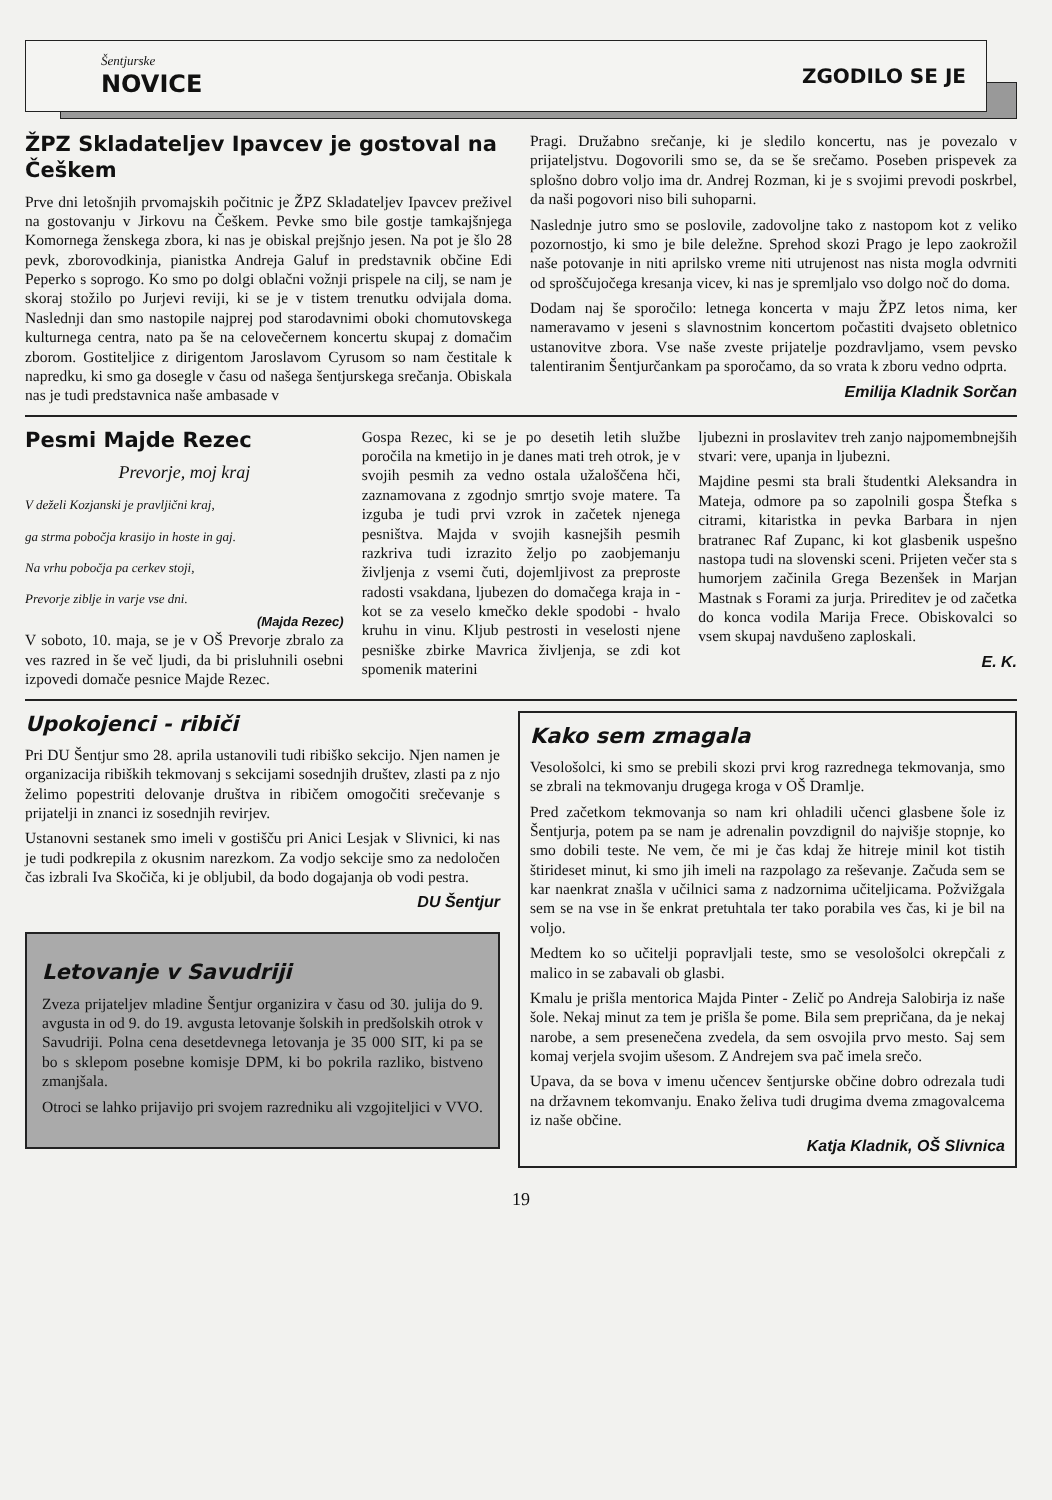Šentjurske
NOVICE
ZGODILO SE JE
ŽPZ Skladateljev Ipavcev je gostoval na Češkem
Prve dni letošnjih prvomajskih počitnic je ŽPZ Skladateljev Ipavcev preživel na gostovanju v Jirkovu na Češkem. Pevke smo bile gostje tamkajšnjega Komornega ženskega zbora, ki nas je obiskal prejšnjo jesen. Na pot je šlo 28 pevk, zborovodkinja, pianistka Andreja Galuf in predstavnik občine Edi Peperko s soprogo. Ko smo po dolgi oblačni vožnji prispele na cilj, se nam je skoraj stožilo po Jurjevi reviji, ki se je v tistem trenutku odvijala doma. Naslednji dan smo nastopile najprej pod starodavnimi oboki chomutovskega kulturnega centra, nato pa še na celovečernem koncertu skupaj z domačim zborom. Gostiteljice z dirigentom Jaroslavom Cyrusom so nam čestitale k napredku, ki smo ga dosegle v času od našega šentjurskega srečanja. Obiskala nas je tudi predstavnica naše ambasade v
Pragi. Družabno srečanje, ki je sledilo koncertu, nas je povezalo v prijateljstvu. Dogovorili smo se, da se še srečamo. Poseben prispevek za splošno dobro voljo ima dr. Andrej Rozman, ki je s svojimi prevodi poskrbel, da naši pogovori niso bili suhoparni.
Naslednje jutro smo se poslovile, zadovoljne tako z nastopom kot z veliko pozornostjo, ki smo je bile deležne. Sprehod skozi Prago je lepo zaokrožil naše potovanje in niti aprilsko vreme niti utrujenost nas nista mogla odvrniti od sproščujočega kresanja vicev, ki nas je spremljalo vso dolgo noč do doma.
Dodam naj še sporočilo: letnega koncerta v maju ŽPZ letos nima, ker nameravamo v jeseni s slavnostnim koncertom počastiti dvajseto obletnico ustanovitve zbora. Vse naše zveste prijatelje pozdravljamo, vsem pevsko talentiranim Šentjurčankam pa sporočamo, da so vrata k zboru vedno odprta.
Emilija Kladnik Sorčan
Pesmi Majde Rezec
Prevorje, moj kraj
V deželi Kozjanski je pravljični kraj,
ga strma pobočja krasijo in hoste in gaj.
Na vrhu pobočja pa cerkev stoji,
Prevorje ziblje in varje vse dni.
(Majda Rezec)
V soboto, 10. maja, se je v OŠ Prevorje zbralo za ves razred in še več ljudi, da bi prisluhnili osebni izpovedi domače pesnice Majde Rezec.
Gospa Rezec, ki se je po desetih letih službe poročila na kmetijo in je danes mati treh otrok, je v svojih pesmih za vedno ostala užaloščena hči, zaznamovana z zgodnjo smrtjo svoje matere. Ta izguba je tudi prvi vzrok in začetek njenega pesništva. Majda v svojih kasnejših pesmih razkriva tudi izrazito željo po zaobjemanju življenja z vsemi čuti, dojemljivost za preproste radosti vsakdana, ljubezen do domačega kraja in - kot se za veselo kmečko dekle spodobi - hvalo kruhu in vinu. Kljub pestrosti in veselosti njene pesniške zbirke Mavrica življenja, se zdi kot spomenik materini
ljubezni in proslavitev treh zanjo najpomembnejših stvari: vere, upanja in ljubezni.
Majdine pesmi sta brali študentki Aleksandra in Mateja, odmore pa so zapolnili gospa Štefka s citrami, kitaristka in pevka Barbara in njen bratranec Raf Zupanc, ki kot glasbenik uspešno nastopa tudi na slovenski sceni. Prijeten večer sta s humorjem začinila Grega Bezenšek in Marjan Mastnak s Forami za jurja. Prireditev je od začetka do konca vodila Marija Frece. Obiskovalci so vsem skupaj navdušeno zaploskali.
E. K.
Upokojenci - ribiči
Pri DU Šentjur smo 28. aprila ustanovili tudi ribiško sekcijo. Njen namen je organizacija ribiških tekmovanj s sekcijami sosednjih društev, zlasti pa z njo želimo popestriti delovanje društva in ribičem omogočiti srečevanje s prijatelji in znanci iz sosednjih revirjev.
Ustanovni sestanek smo imeli v gostišču pri Anici Lesjak v Slivnici, ki nas je tudi podkrepila z okusnim narezkom. Za vodjo sekcije smo za nedoločen čas izbrali Iva Skočiča, ki je obljubil, da bodo dogajanja ob vodi pestra.
DU Šentjur
Letovanje v Savudriji
Zveza prijateljev mladine Šentjur organizira v času od 30. julija do 9. avgusta in od 9. do 19. avgusta letovanje šolskih in predšolskih otrok v Savudriji. Polna cena desetdevnega letovanja je 35 000 SIT, ki pa se bo s sklepom posebne komisje DPM, ki bo pokrila razliko, bistveno zmanjšala.
Otroci se lahko prijavijo pri svojem razredniku ali vzgojiteljici v VVO.
Kako sem zmagala
Vesološolci, ki smo se prebili skozi prvi krog razrednega tekmovanja, smo se zbrali na tekmovanju drugega kroga v OŠ Dramlje.
Pred začetkom tekmovanja so nam kri ohladili učenci glasbene šole iz Šentjurja, potem pa se nam je adrenalin povzdignil do najvišje stopnje, ko smo dobili teste. Ne vem, če mi je čas kdaj že hitreje minil kot tistih štirideset minut, ki smo jih imeli na razpolago za reševanje. Začuda sem se kar naenkrat znašla v učilnici sama z nadzornima učiteljicama. Požvižgala sem se na vse in še enkrat pretuhtala ter tako porabila ves čas, ki je bil na voljo.
Medtem ko so učitelji popravljali teste, smo se vesološolci okrepčali z malico in se zabavali ob glasbi.
Kmalu je prišla mentorica Majda Pinter - Zelič po Andreja Salobirja iz naše šole. Nekaj minut za tem je prišla še pome. Bila sem prepričana, da je nekaj narobe, a sem presenečena zvedela, da sem osvojila prvo mesto. Saj sem komaj verjela svojim ušesom. Z Andrejem sva pač imela srečo.
Upava, da se bova v imenu učencev šentjurske občine dobro odrezala tudi na državnem tekomvanju. Enako želiva tudi drugima dvema zmagovalcema iz naše občine.
Katja Kladnik, OŠ Slivnica
19